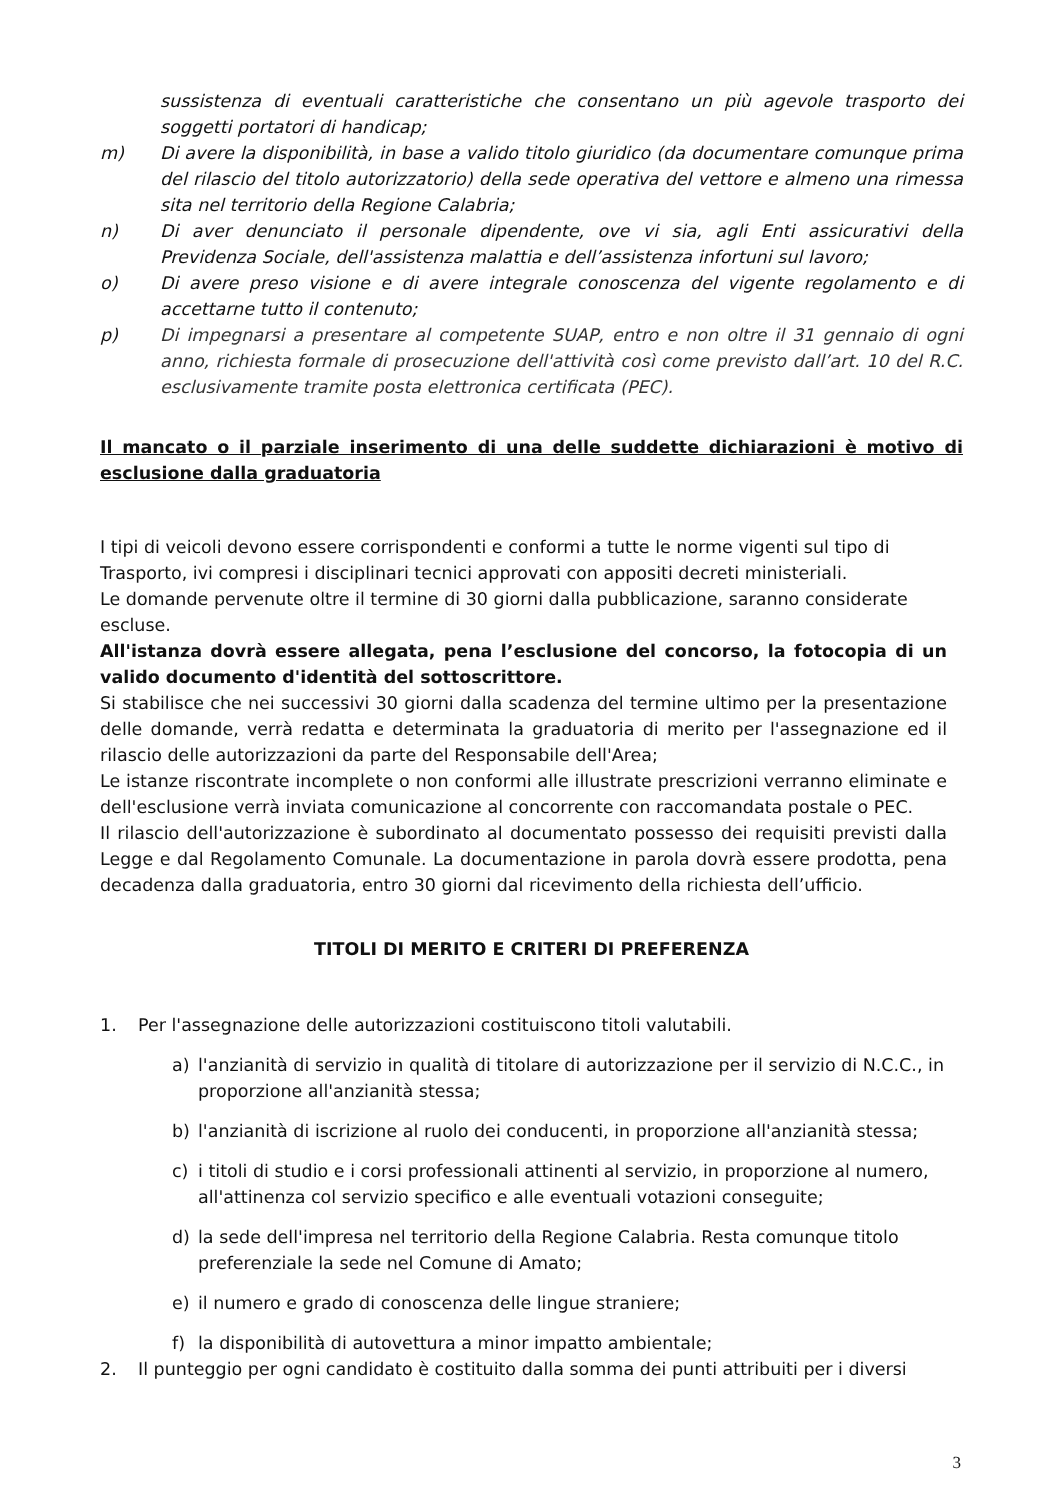sussistenza di eventuali caratteristiche che consentano un più agevole trasporto dei soggetti portatori di handicap;
m) Di avere la disponibilità, in base a valido titolo giuridico (da documentare comunque prima del rilascio del titolo autorizzatorio) della sede operativa del vettore e almeno una rimessa sita nel territorio della Regione Calabria;
n) Di aver denunciato il personale dipendente, ove vi sia, agli Enti assicurativi della Previdenza Sociale, dell'assistenza malattia e dell’assistenza infortuni sul lavoro;
o) Di avere preso visione e di avere integrale conoscenza del vigente regolamento e di accettarne tutto il contenuto;
p) Di impegnarsi a presentare al competente SUAP, entro e non oltre il 31 gennaio di ogni anno, richiesta formale di prosecuzione dell'attività così come previsto dall’art. 10 del R.C. esclusivamente tramite posta elettronica certificata (PEC).
Il mancato o il parziale inserimento di una delle suddette dichiarazioni è motivo di esclusione dalla graduatoria
I tipi di veicoli devono essere corrispondenti e conformi a tutte le norme vigenti sul tipo di Trasporto, ivi compresi i disciplinari tecnici approvati con appositi decreti ministeriali.
Le domande pervenute oltre il termine di 30 giorni dalla pubblicazione, saranno considerate escluse.
All'istanza dovrà essere allegata, pena l’esclusione del concorso, la fotocopia di un valido documento d'identità del sottoscrittore.
Si stabilisce che nei successivi 30 giorni dalla scadenza del termine ultimo per la presentazione delle domande, verrà redatta e determinata la graduatoria di merito per l'assegnazione ed il rilascio delle autorizzazioni da parte del Responsabile dell'Area;
Le istanze riscontrate incomplete o non conformi alle illustrate prescrizioni verranno eliminate e dell'esclusione verrà inviata comunicazione al concorrente con raccomandata postale o PEC.
Il rilascio dell'autorizzazione è subordinato al documentato possesso dei requisiti previsti dalla Legge e dal Regolamento Comunale. La documentazione in parola dovrà essere prodotta, pena decadenza dalla graduatoria, entro 30 giorni dal ricevimento della richiesta dell’ufficio.
TITOLI DI MERITO E CRITERI DI PREFERENZA
1. Per l'assegnazione delle autorizzazioni costituiscono titoli valutabili.
a) l'anzianità di servizio in qualità di titolare di autorizzazione per il servizio di N.C.C., in proporzione all'anzianità stessa;
b) l'anzianità di iscrizione al ruolo dei conducenti, in proporzione all'anzianità stessa;
c) i titoli di studio e i corsi professionali attinenti al servizio, in proporzione al numero, all'attinenza col servizio specifico e alle eventuali votazioni conseguite;
d) la sede dell'impresa nel territorio della Regione Calabria. Resta comunque titolo preferenziale la sede nel Comune di Amato;
e) il numero e grado di conoscenza delle lingue straniere;
f) la disponibilità di autovettura a minor impatto ambientale;
2. Il punteggio per ogni candidato è costituito dalla somma dei punti attribuiti per i diversi
3